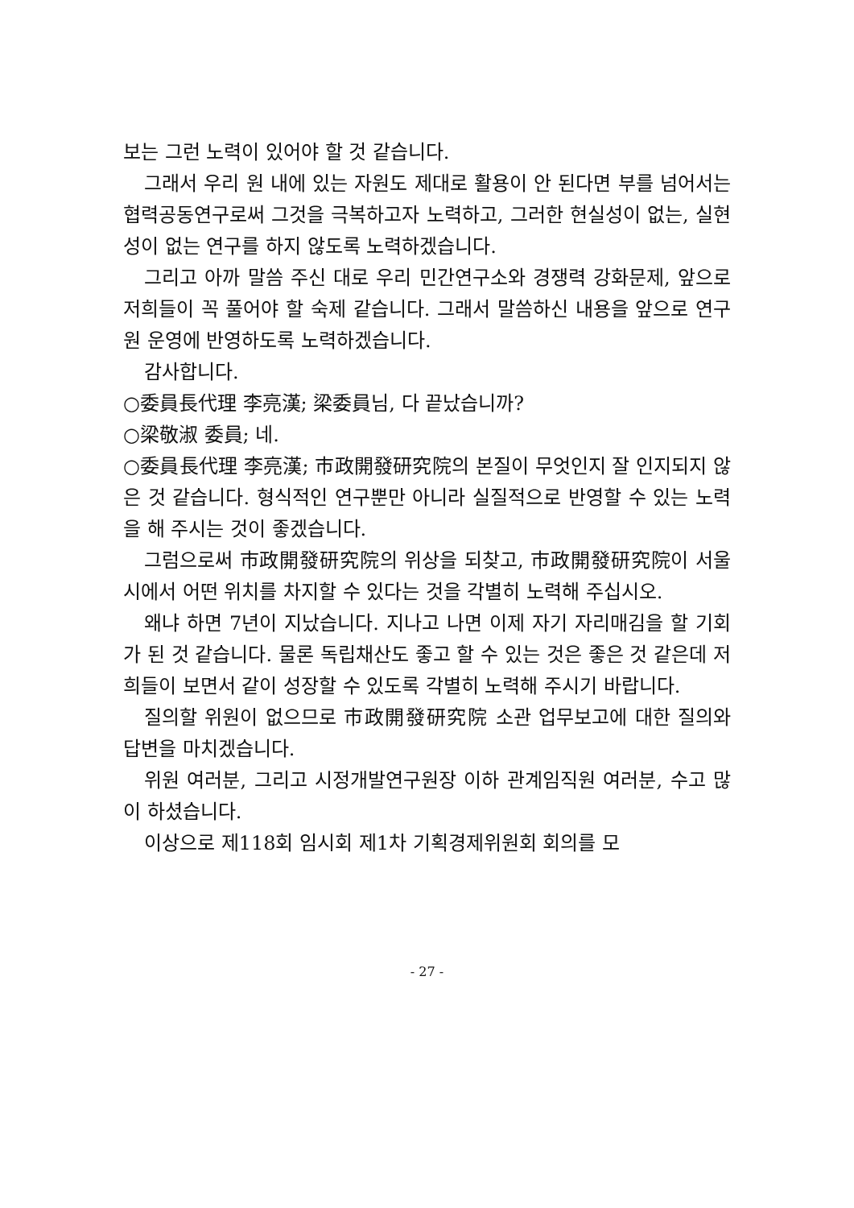보는 그런 노력이 있어야 할 것 같습니다.
그래서 우리 원 내에 있는 자원도 제대로 활용이 안 된다면 부를 넘어서는 협력공동연구로써 그것을 극복하고자 노력하고, 그러한 현실성이 없는, 실현성이 없는 연구를 하지 않도록 노력하겠습니다.
그리고 아까 말씀 주신 대로 우리 민간연구소와 경쟁력 강화문제, 앞으로 저희들이 꼭 풀어야 할 숙제 같습니다. 그래서 말씀하신 내용을 앞으로 연구원 운영에 반영하도록 노력하겠습니다.
감사합니다.
○委員長代理 李亮漢; 梁委員님, 다 끝났습니까?
○梁敬淑 委員; 네.
○委員長代理 李亮漢; 市政開發研究院의 본질이 무엇인지 잘 인지되지 않은 것 같습니다. 형식적인 연구뿐만 아니라 실질적으로 반영할 수 있는 노력을 해 주시는 것이 좋겠습니다.
그럼으로써 市政開發研究院의 위상을 되찾고, 市政開發研究院이 서울시에서 어떤 위치를 차지할 수 있다는 것을 각별히 노력해 주십시오.
왜냐 하면 7년이 지났습니다. 지나고 나면 이제 자기 자리매김을 할 기회가 된 것 같습니다. 물론 독립채산도 좋고 할 수 있는 것은 좋은 것 같은데 저희들이 보면서 같이 성장할 수 있도록 각별히 노력해 주시기 바랍니다.
질의할 위원이 없으므로 市政開發研究院 소관 업무보고에 대한 질의와 답변을 마치겠습니다.
위원 여러분, 그리고 시정개발연구원장 이하 관계임직원 여러분, 수고 많이 하셨습니다.
이상으로 제118회 임시회 제1차 기획경제위원회 회의를 모
- 27 -